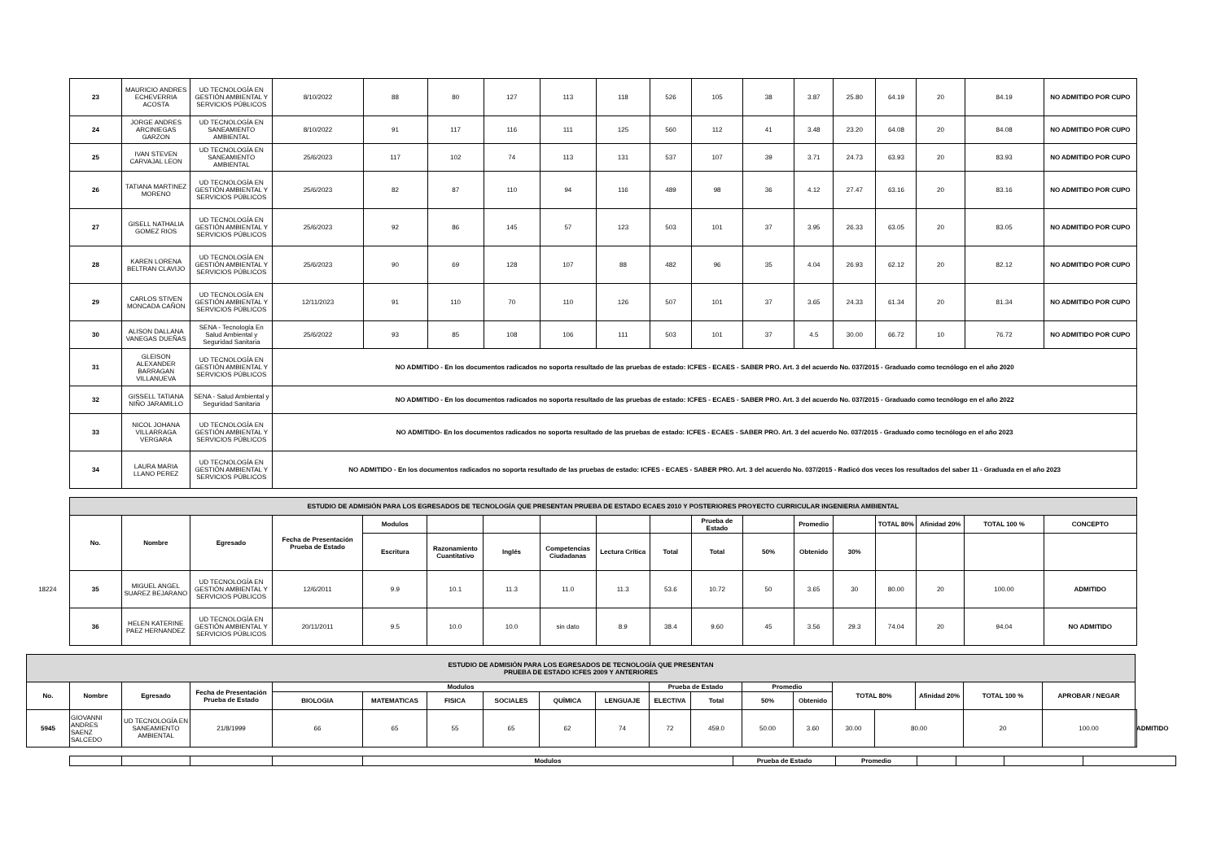| 23 | MAURICIO ANDRES ECHEVERRIA ACOSTA | UD TECNOLOGÍA EN GESTIÓN AMBIENTAL Y SERVICIOS PÚBLICOS | 8/10/2022 | 88 | 80 | 127 | 113 | 118 | 526 | 105 | 38 | 3.87 | 25.80 | 64.19 | 20 | 84.19 | NO ADMITIDO POR CUPO |
| 24 | JORGE ANDRES ARCINIEGAS GARZON | UD TECNOLOGÍA EN SANEAMIENTO AMBIENTAL | 8/10/2022 | 91 | 117 | 116 | 111 | 125 | 560 | 112 | 41 | 3.48 | 23.20 | 64.08 | 20 | 84.08 | NO ADMITIDO POR CUPO |
| 25 | IVAN STEVEN CARVAJAL LEON | UD TECNOLOGÍA EN SANEAMIENTO AMBIENTAL | 25/6/2023 | 117 | 102 | 74 | 113 | 131 | 537 | 107 | 39 | 3.71 | 24.73 | 63.93 | 20 | 83.93 | NO ADMITIDO POR CUPO |
| 26 | TATIANA MARTINEZ MORENO | UD TECNOLOGÍA EN GESTIÓN AMBIENTAL Y SERVICIOS PÚBLICOS | 25/6/2023 | 82 | 87 | 110 | 94 | 116 | 489 | 98 | 36 | 4.12 | 27.47 | 63.16 | 20 | 83.16 | NO ADMITIDO POR CUPO |
| 27 | GISELL NATHALIA GOMEZ RIOS | UD TECNOLOGÍA EN GESTIÓN AMBIENTAL Y SERVICIOS PÚBLICOS | 25/6/2023 | 92 | 86 | 145 | 57 | 123 | 503 | 101 | 37 | 3.95 | 26.33 | 63.05 | 20 | 83.05 | NO ADMITIDO POR CUPO |
| 28 | KAREN LORENA BELTRAN CLAVIJO | UD TECNOLOGÍA EN GESTIÓN AMBIENTAL Y SERVICIOS PÚBLICOS | 25/6/2023 | 90 | 69 | 128 | 107 | 88 | 482 | 96 | 35 | 4.04 | 26.93 | 62.12 | 20 | 82.12 | NO ADMITIDO POR CUPO |
| 29 | CARLOS STIVEN MONCADA CAÑON | UD TECNOLOGÍA EN GESTIÓN AMBIENTAL Y SERVICIOS PÚBLICOS | 12/11/2023 | 91 | 110 | 70 | 110 | 126 | 507 | 101 | 37 | 3.65 | 24.33 | 61.34 | 20 | 81.34 | NO ADMITIDO POR CUPO |
| 30 | ALISON DALLANA VANEGAS DUEÑAS | SENA - Tecnología En Salud Ambiental y Seguridad Sanitaria | 25/6/2022 | 93 | 85 | 108 | 106 | 111 | 503 | 101 | 37 | 4.5 | 30.00 | 66.72 | 10 | 76.72 | NO ADMITIDO POR CUPO |
| 31 | GLEISON ALEXANDER BARRAGAN VILLANUEVA | UD TECNOLOGÍA EN GESTIÓN AMBIENTAL Y SERVICIOS PÚBLICOS | NO ADMITIDO - En los documentos radicados no soporta resultado de las pruebas de estado: ICFES - ECAES - SABER PRO. Art. 3 del acuerdo No. 037/2015 - Graduado como tecnólogo en el año 2020 | | | | | | | | | | | | | | |
| 32 | GISSELL TATIANA NIÑO JARAMILLO | SENA - Salud Ambiental y Seguridad Sanitaria | NO ADMITIDO - En los documentos radicados no soporta resultado de las pruebas de estado: ICFES - ECAES - SABER PRO. Art. 3 del acuerdo No. 037/2015 - Graduado como tecnólogo en el año 2022 | | | | | | | | | | | | | | |
| 33 | NICOL JOHANA VILLARRAGA VERGARA | UD TECNOLOGÍA EN GESTIÓN AMBIENTAL Y SERVICIOS PÚBLICOS | NO ADMITIDO- En los documentos radicados no soporta resultado de las pruebas de estado: ICFES - ECAES - SABER PRO. Art. 3 del acuerdo No. 037/2015 - Graduado como tecnólogo en el año 2023 | | | | | | | | | | | | | | |
| 34 | LAURA MARIA LLANO PEREZ | UD TECNOLOGÍA EN GESTIÓN AMBIENTAL Y SERVICIOS PÚBLICOS | NO ADMITIDO - En los documentos radicados no soporta resultado de las pruebas de estado: ICFES - ECAES - SABER PRO. Art. 3 del acuerdo No. 037/2015 - Radicó dos veces los resultados del saber 11 - Graduada en el año 2023 | | | | | | | | | | | | | | |
| | ESTUDIO DE ADMISIÓN PARA LOS EGRESADOS DE TECNOLOGÍA QUE PRESENTAN PRUEBA DE ESTADO ECAES 2010 Y POSTERIORES PROYECTO CURRICULAR INGENIERIA AMBIENTAL | | | | | | | | | | | | | | | | | |
| | No. | Nombre | Egresado | Fecha de Presentación Prueba de Estado | Modulos | | | | | | Prueba de Estado | | Promedio | | TOTAL 80% | Afinidad 20% | TOTAL 100 % | CONCEPTO |
| | | | | | Escritura | Razonamiento Cuantitativo | Inglés | Competencias Ciudadanas | Lectura Crítica | Total | Total | 50% | Obtenido | 30% | | | | |
| 18224 | 35 | MIGUEL ANGEL SUAREZ BEJARANO | UD TECNOLOGÍA EN GESTIÓN AMBIENTAL Y SERVICIOS PÚBLICOS | 12/6/2011 | 9.9 | 10.1 | 11.3 | 11.0 | 11.3 | 53.6 | 10.72 | 50 | 3.65 | 30 | 80.00 | 20 | 100.00 | ADMITIDO |
| | 36 | HELEN KATERINE PAEZ HERNANDEZ | UD TECNOLOGÍA EN GESTIÓN AMBIENTAL Y SERVICIOS PÚBLICOS | 20/11/2011 | 9.5 | 10.0 | 10.0 | sin dato | 8.9 | 38.4 | 9.60 | 45 | 3.56 | 29.3 | 74.04 | 20 | 94.04 | NO ADMITIDO |
| ESTUDIO DE ADMISIÓN PARA LOS EGRESADOS DE TECNOLOGÍA QUE PRESENTAN PRUEBA DE ESTADO ICFES 2009 Y ANTERIORES | | | | | | | | | | | | | | | | | | | |
| No. | Nombre | Egresado | Fecha de Presentación Prueba de Estado | Modulos | | | | | | Prueba de Estado | | Promedio | | TOTAL 80% | | Afinidad 20% | TOTAL 100 % | APROBAR / NEGAR | |
| | | | | BIOLOGIA | MATEMATICAS | FISICA | SOCIALES | QUÍMICA | LENGUAJE | ELECTIVA | Total | 50% | Obtenido | | | | | | |
| 5945 | GIOVANNI ANDRES SAENZ SALCEDO | UD TECNOLOGÍA EN SANEAMIENTO AMBIENTAL | 21/8/1999 | 66 | 65 | 55 | 65 | 62 | 74 | 72 | 459.0 | 50.00 | 3.60 | 30.00 | 80.00 | | 20 | 100.00 | ADMITIDO |
| | | | | Modulos | Prueba de Estado | Promedio | | | | |